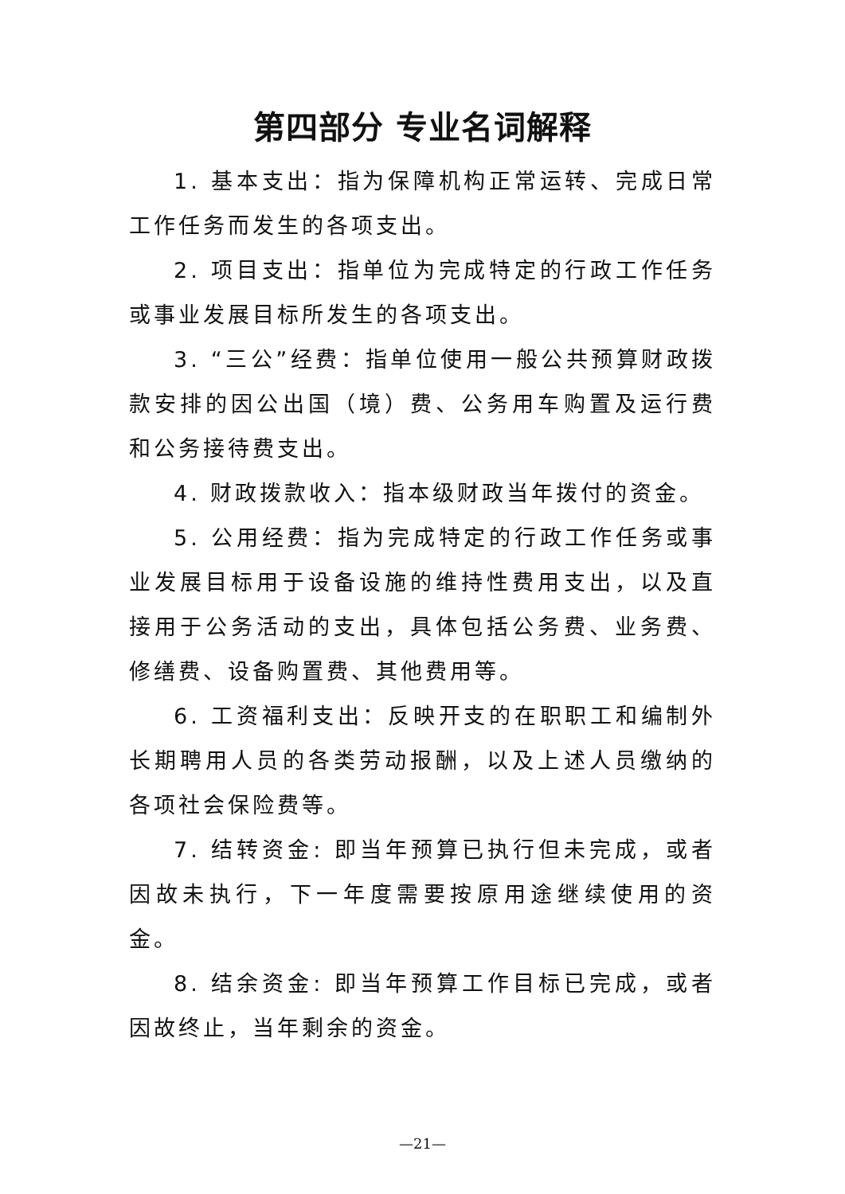第四部分 专业名词解释
1. 基本支出：指为保障机构正常运转、完成日常工作任务而发生的各项支出。
2. 项目支出：指单位为完成特定的行政工作任务或事业发展目标所发生的各项支出。
3. “三公”经费：指单位使用一般公共预算财政拨款安排的因公出国（境）费、公务用车购置及运行费和公务接待费支出。
4. 财政拨款收入：指本级财政当年拨付的资金。
5. 公用经费：指为完成特定的行政工作任务或事业发展目标用于设备设施的维持性费用支出，以及直接用于公务活动的支出，具体包括公务费、业务费、修缮费、设备购置费、其他费用等。
6. 工资福利支出：反映开支的在职职工和编制外长期聘用人员的各类劳动报酬，以及上述人员缴纳的各项社会保险费等。
7. 结转资金: 即当年预算已执行但未完成，或者因故未执行，下一年度需要按原用途继续使用的资金。
8. 结余资金: 即当年预算工作目标已完成，或者因故终止，当年剩余的资金。
—21—